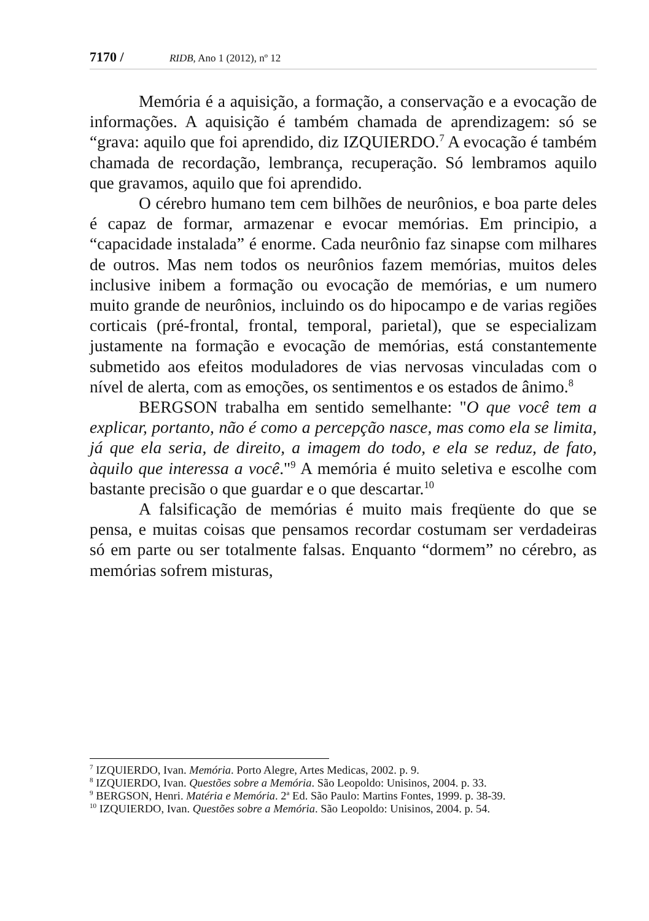7170 / RIDB, Ano 1 (2012), nº 12
Memória é a aquisição, a formação, a conservação e a evocação de informações. A aquisição é também chamada de aprendizagem: só se “grava: aquilo que foi aprendido, diz IZQUIERDO.<sup>7</sup> A evocação é também chamada de recordação, lembrança, recuperação. Só lembramos aquilo que gravamos, aquilo que foi aprendido.
O cérebro humano tem cem bilhões de neurônios, e boa parte deles é capaz de formar, armazenar e evocar memórias. Em principio, a “capacidade instalada” é enorme. Cada neurônio faz sinapse com milhares de outros. Mas nem todos os neurônios fazem memórias, muitos deles inclusive inibem a formação ou evocação de memórias, e um numero muito grande de neurônios, incluindo os do hipocampo e de varias regiões corticais (pré-frontal, frontal, temporal, parietal), que se especializam justamente na formação e evocação de memórias, está constantemente submetido aos efeitos moduladores de vias nervosas vinculadas com o nível de alerta, com as emoções, os sentimentos e os estados de ânimo.<sup>8</sup>
BERGSON trabalha em sentido semelhante: "O que você tem a explicar, portanto, não é como a percepção nasce, mas como ela se limita, já que ela seria, de direito, a imagem do todo, e ela se reduz, de fato, àquilo que interessa a você."<sup>9</sup> A memória é muito seletiva e escolhe com bastante precisão o que guardar e o que descartar.<sup>10</sup>
A falsificação de memórias é muito mais freqüente do que se pensa, e muitas coisas que pensamos recordar costumam ser verdadeiras só em parte ou ser totalmente falsas. Enquanto “dormem” no cérebro, as memórias sofrem misturas,
<sup>7</sup> IZQUIERDO, Ivan. Memória. Porto Alegre, Artes Medicas, 2002. p. 9.
<sup>8</sup> IZQUIERDO, Ivan. Questões sobre a Memória. São Leopoldo: Unisinos, 2004. p. 33.
<sup>9</sup> BERGSON, Henri. Matéria e Memória. 2<sup>a</sup> Ed. São Paulo: Martins Fontes, 1999. p. 38-39.
<sup>10</sup> IZQUIERDO, Ivan. Questões sobre a Memória. São Leopoldo: Unisinos, 2004. p. 54.